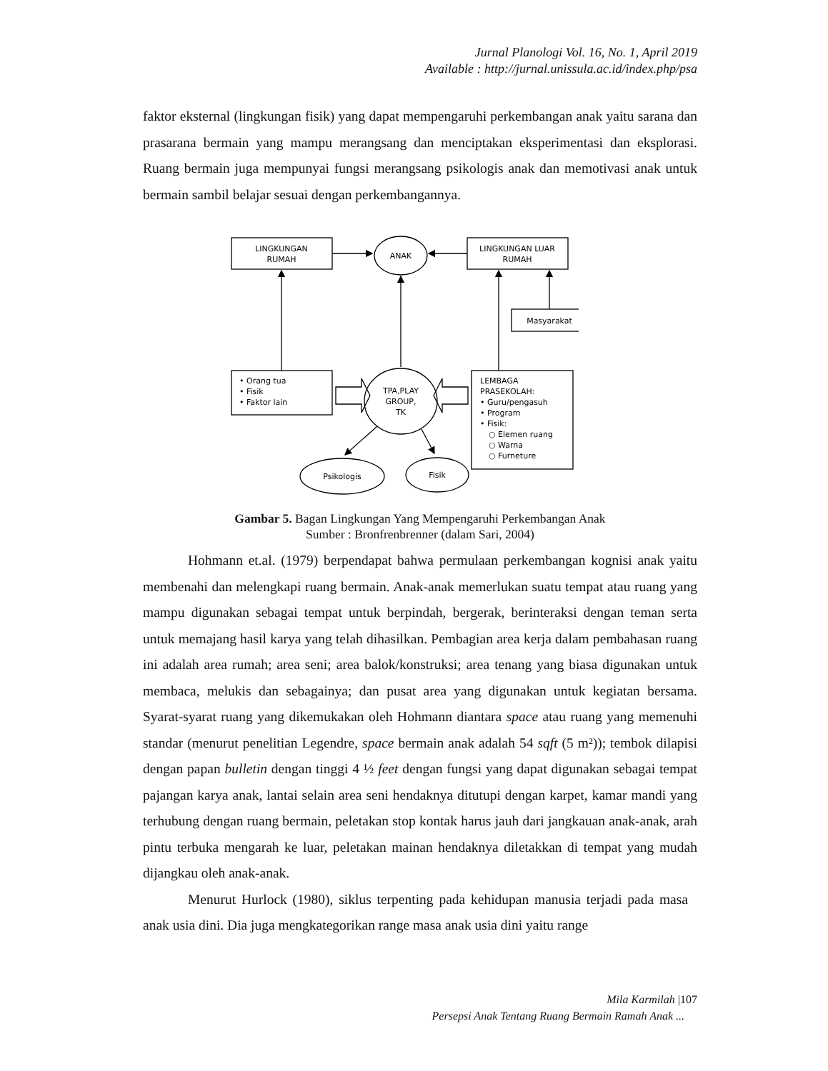Jurnal Planologi Vol. 16, No. 1, April 2019
Available : http://jurnal.unissula.ac.id/index.php/psa
faktor eksternal (lingkungan fisik) yang dapat mempengaruhi perkembangan anak yaitu sarana dan prasarana bermain yang mampu merangsang dan menciptakan eksperimentasi dan eksplorasi. Ruang bermain juga mempunyai fungsi merangsang psikologis anak dan memotivasi anak untuk bermain sambil belajar sesuai dengan perkembangannya.
LINGKUNGAN
RUMAH
ANAK
LINGKUNGAN LUAR
RUMAH
Masyarakat
• Orang tua
• Fisik
• Faktor lain
TPA,PLAY
GROUP,
TK
LEMBAGA
PRASEKOLAH:
• Guru/pengasuh
• Program
• Fisik:
○ Elemen ruang
○ Warna
○ Furneture
Psikologis
Fisik
Gambar 5. Bagan Lingkungan Yang Mempengaruhi Perkembangan Anak
Sumber : Bronfrenbrenner (dalam Sari, 2004)
Hohmann et.al. (1979) berpendapat bahwa permulaan perkembangan kognisi anak yaitu membenahi dan melengkapi ruang bermain. Anak-anak memerlukan suatu tempat atau ruang yang mampu digunakan sebagai tempat untuk berpindah, bergerak, berinteraksi dengan teman serta untuk memajang hasil karya yang telah dihasilkan. Pembagian area kerja dalam pembahasan ruang ini adalah area rumah; area seni; area balok/konstruksi; area tenang yang biasa digunakan untuk membaca, melukis dan sebagainya; dan pusat area yang digunakan untuk kegiatan bersama. Syarat-syarat ruang yang dikemukakan oleh Hohmann diantara space atau ruang yang memenuhi standar (menurut penelitian Legendre, space bermain anak adalah 54 sqft (5 m²)); tembok dilapisi dengan papan bulletin dengan tinggi 4 ½ feet dengan fungsi yang dapat digunakan sebagai tempat pajangan karya anak, lantai selain area seni hendaknya ditutupi dengan karpet, kamar mandi yang terhubung dengan ruang bermain, peletakan stop kontak harus jauh dari jangkauan anak-anak, arah pintu terbuka mengarah ke luar, peletakan mainan hendaknya diletakkan di tempat yang mudah dijangkau oleh anak-anak.
Menurut Hurlock (1980), siklus terpenting pada kehidupan manusia terjadi pada masa anak usia dini. Dia juga mengkategorikan range masa anak usia dini yaitu range
Mila Karmilah |107
Persepsi Anak Tentang Ruang Bermain Ramah Anak ...